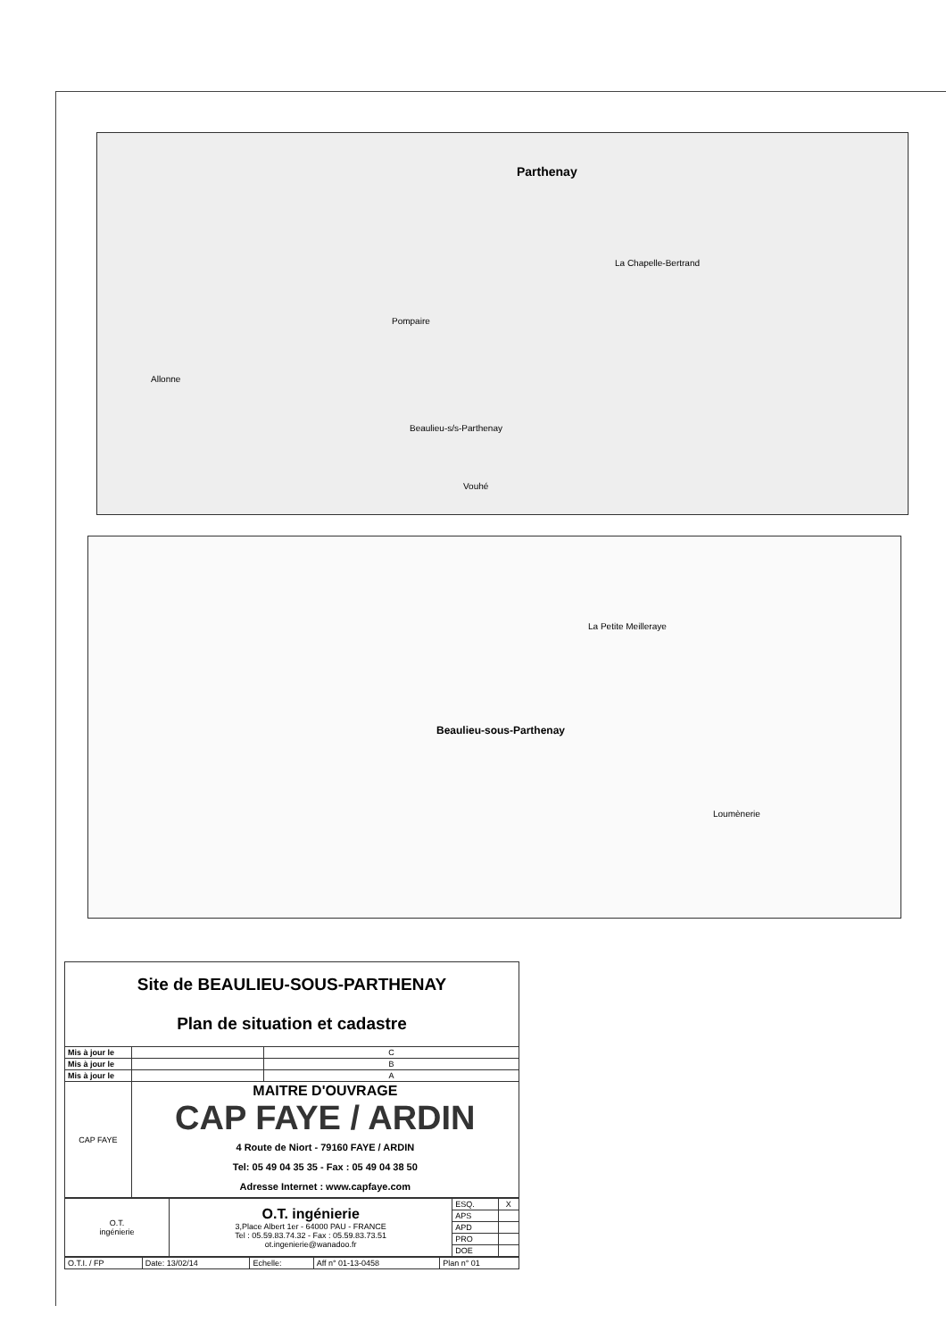Parthenay
La Chapelle-Bertrand
Pompaire
Allonne
Beaulieu-s/s-Parthenay
Vouhé
Beaulieu-sous-Parthenay
La Petite Meilleraye
Loumènerie
| Site de BEAULIEU-SOUS-PARTHENAY Plan de situation et cadastre | | |
| Mis à jour le | | C |
| Mis à jour le | | B |
| Mis à jour le | | A |
| CAP FAYE | MAITRE D'OUVRAGE CAP FAYE / ARDIN 4 Route de Niort - 79160 FAYE / ARDIN Tel: 05 49 04 35 35 - Fax : 05 49 04 38 50 Adresse Internet : www.capfaye.com | |
| O.T. ingénierie | O.T. ingénierie 3,Place Albert 1er - 64000 PAU - FRANCE Tel : 05.59.83.74.32 - Fax : 05.59.83.73.51 ot.ingenierie@wanadoo.fr | ESQ. | X |
| | | APS | |
| | | APD | |
| | | PRO | |
| | | DOE | |
| O.T.I. / FP | Date: 13/02/14 | Echelle: | Aff n° 01-13-0458 | Plan n° 01 |